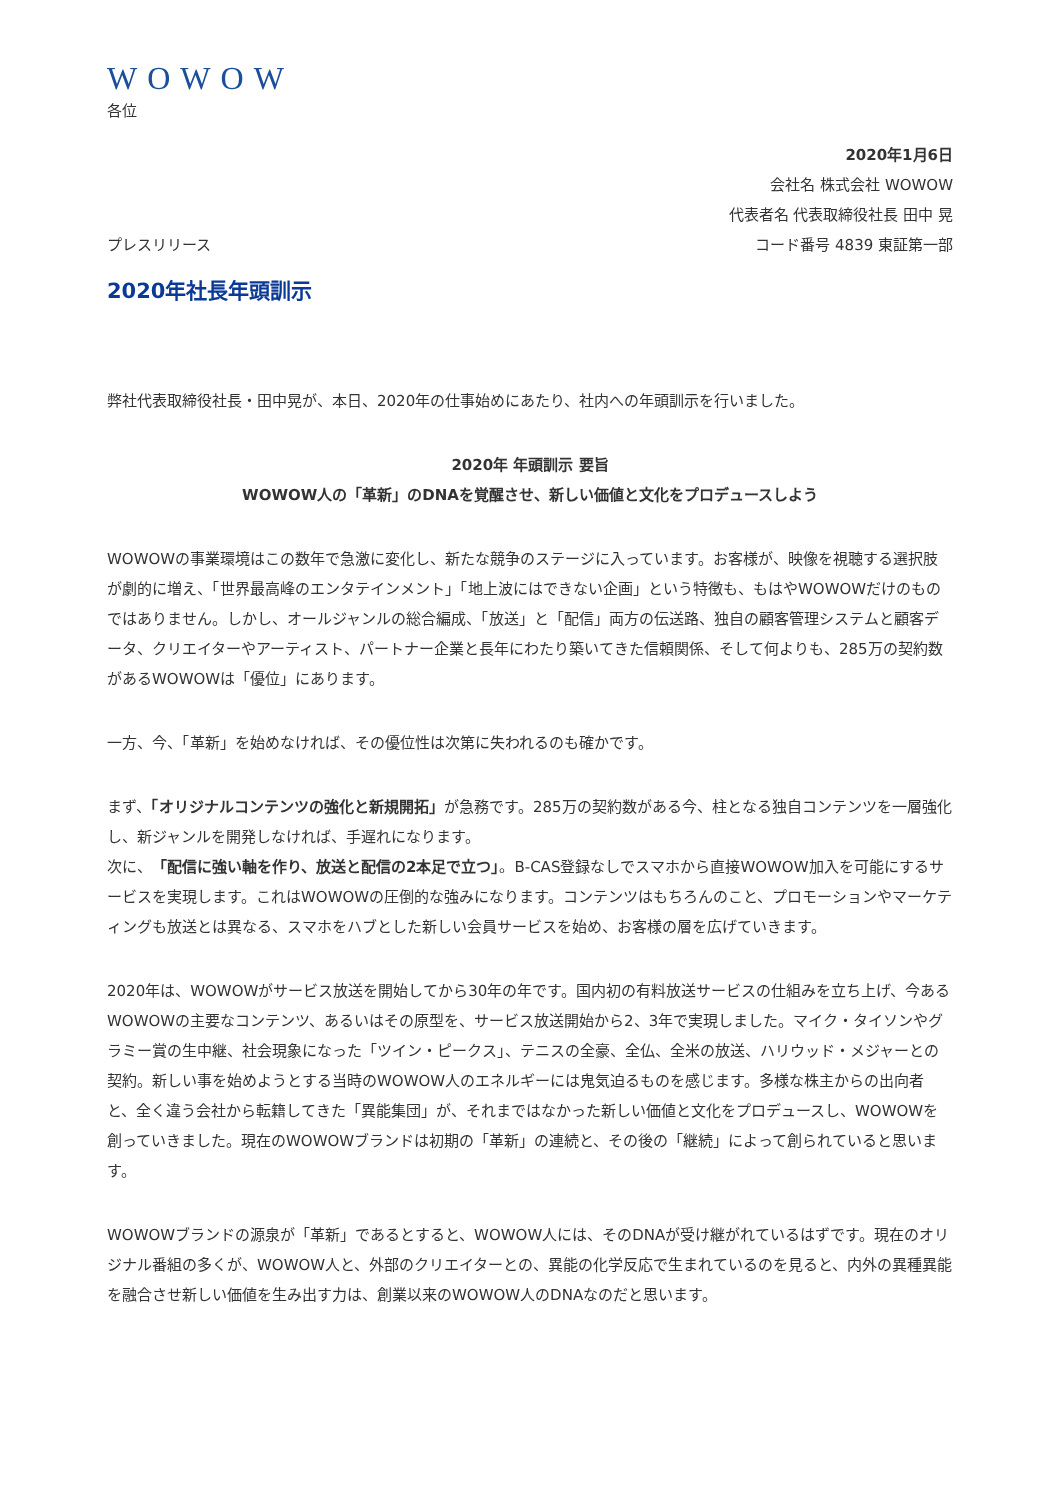WOWOW
各位
2020年1月6日
会社名 株式会社 WOWOW
代表者名 代表取締役社長 田中 晃
プレスリリース コード番号 4839 東証第一部
2020年社長年頭訓示
弊社代表取締役社長・田中晃が、本日、2020年の仕事始めにあたり、社内への年頭訓示を行いました。
2020年 年頭訓示 要旨
WOWOW人の「革新」のDNAを覚醒させ、新しい価値と文化をプロデュースしよう
WOWOWの事業環境はこの数年で急激に変化し、新たな競争のステージに入っています。お客様が、映像を視聴する選択肢が劇的に増え、「世界最高峰のエンタテインメント」「地上波にはできない企画」という特徴も、もはやWOWOWだけのものではありません。しかし、オールジャンルの総合編成、「放送」と「配信」両方の伝送路、独自の顧客管理システムと顧客データ、クリエイターやアーティスト、パートナー企業と長年にわたり築いてきた信頼関係、そして何よりも、285万の契約数があるWOWOWは「優位」にあります。
一方、今、「革新」を始めなければ、その優位性は次第に失われるのも確かです。
まず、「オリジナルコンテンツの強化と新規開拓」が急務です。285万の契約数がある今、柱となる独自コンテンツを一層強化し、新ジャンルを開発しなければ、手遅れになります。
次に、「配信に強い軸を作り、放送と配信の2本足で立つ」。B-CAS登録なしでスマホから直接WOWOW加入を可能にするサービスを実現します。これはWOWOWの圧倒的な強みになります。コンテンツはもちろんのこと、プロモーションやマーケティングも放送とは異なる、スマホをハブとした新しい会員サービスを始め、お客様の層を広げていきます。
2020年は、WOWOWがサービス放送を開始してから30年の年です。国内初の有料放送サービスの仕組みを立ち上げ、今あるWOWOWの主要なコンテンツ、あるいはその原型を、サービス放送開始から2、3年で実現しました。マイク・タイソンやグラミー賞の生中継、社会現象になった「ツイン・ピークス」、テニスの全豪、全仏、全米の放送、ハリウッド・メジャーとの契約。新しい事を始めようとする当時のWOWOW人のエネルギーには鬼気迫るものを感じます。多様な株主からの出向者と、全く違う会社から転籍してきた「異能集団」が、それまではなかった新しい価値と文化をプロデュースし、WOWOWを創っていきました。現在のWOWOWブランドは初期の「革新」の連続と、その後の「継続」によって創られていると思います。
WOWOWブランドの源泉が「革新」であるとすると、WOWOW人には、そのDNAが受け継がれているはずです。現在のオリジナル番組の多くが、WOWOW人と、外部のクリエイターとの、異能の化学反応で生まれているのを見ると、内外の異種異能を融合させ新しい価値を生み出す力は、創業以来のWOWOW人のDNAなのだと思います。